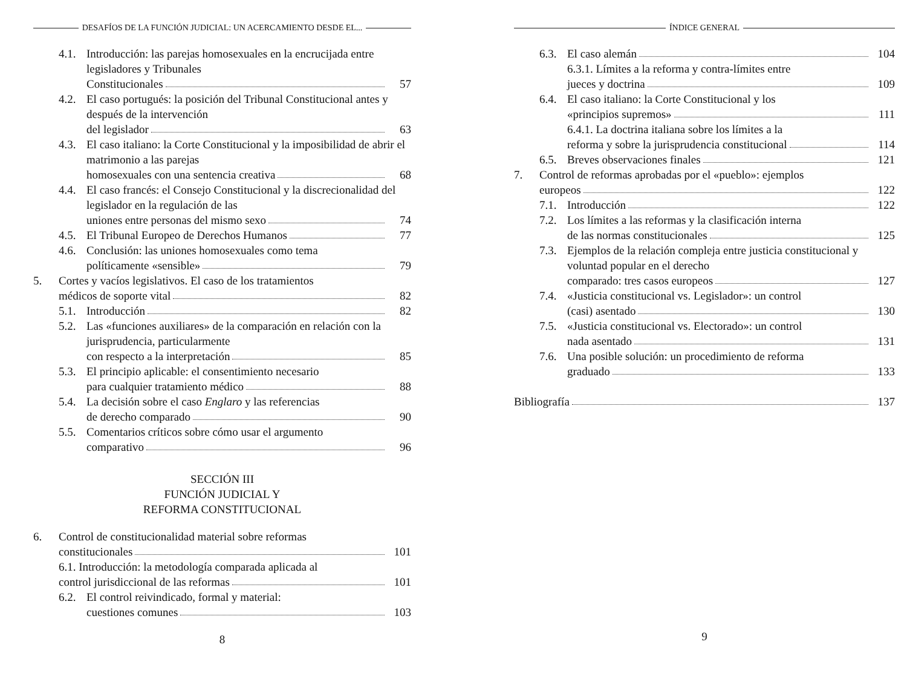DESAFÍOS DE LA FUNCIÓN JUDICIAL: UN ACERCAMIENTO DESDE EL...
4.1. Introducción: las parejas homosexuales en la encrucijada entre legisladores y Tribunales
Constitucionales 57
4.2. El caso portugués: la posición del Tribunal Constitucional antes y después de la intervención
del legislador 63
4.3. El caso italiano: la Corte Constitucional y la imposibilidad de abrir el matrimonio a las parejas
homosexuales con una sentencia creativa 68
4.4. El caso francés: el Consejo Constitucional y la discrecionalidad del legislador en la regulación de las
uniones entre personas del mismo sexo 74
4.5. El Tribunal Europeo de Derechos Humanos 77
4.6. Conclusión: las uniones homosexuales como tema
políticamente «sensible» 79
5. Cortes y vacíos legislativos. El caso de los tratamientos
médicos de soporte vital 82
5.1. Introducción 82
5.2. Las «funciones auxiliares» de la comparación en relación con la jurisprudencia, particularmente
con respecto a la interpretación 85
5.3. El principio aplicable: el consentimiento necesario
para cualquier tratamiento médico 88
5.4. La decisión sobre el caso Englaro y las referencias
de derecho comparado 90
5.5. Comentarios críticos sobre cómo usar el argumento
comparativo 96
SECCIÓN III
FUNCIÓN JUDICIAL Y
REFORMA CONSTITUCIONAL
6. Control de constitucionalidad material sobre reformas
constitucionales 101
6.1. Introducción: la metodología comparada aplicada al
control jurisdiccional de las reformas 101
6.2. El control reivindicado, formal y material:
cuestiones comunes 103
8
ÍNDICE GENERAL
6.3. El caso alemán 104
6.3.1. Límites a la reforma y contra-límites entre
jueces y doctrina 109
6.4. El caso italiano: la Corte Constitucional y los
«principios supremos» 111
6.4.1. La doctrina italiana sobre los límites a la
reforma y sobre la jurisprudencia constitucional 114
6.5. Breves observaciones finales 121
7. Control de reformas aprobadas por el «pueblo»: ejemplos
europeos 122
7.1. Introducción 122
7.2. Los límites a las reformas y la clasificación interna
de las normas constitucionales 125
7.3. Ejemplos de la relación compleja entre justicia constitucional y voluntad popular en el derecho
comparado: tres casos europeos 127
7.4. «Justicia constitucional vs. Legislador»: un control
(casi) asentado 130
7.5. «Justicia constitucional vs. Electorado»: un control
nada asentado 131
7.6. Una posible solución: un procedimiento de reforma
graduado 133
Bibliografía 137
9